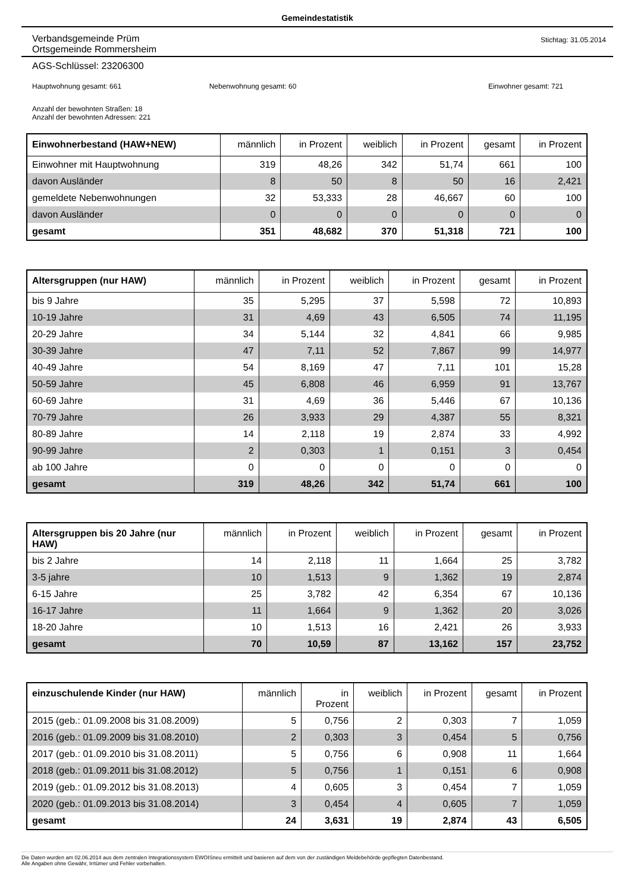Gemeindestatistik
Verbandsgemeinde Prüm
Ortsgemeinde Rommersheim
Stichtag: 31.05.2014
AGS-Schlüssel: 23206300
Hauptwohnung gesamt: 661 Nebenwohnung gesamt: 60 Einwohner gesamt: 721
Anzahl der bewohnten Straßen: 18
Anzahl der bewohnten Adressen: 221
| Einwohnerbestand (HAW+NEW) | männlich | in Prozent | weiblich | in Prozent | gesamt | in Prozent |
| --- | --- | --- | --- | --- | --- | --- |
| Einwohner mit Hauptwohnung | 319 | 48,26 | 342 | 51,74 | 661 | 100 |
| davon Ausländer | 8 | 50 | 8 | 50 | 16 | 2,421 |
| gemeldete Nebenwohnungen | 32 | 53,333 | 28 | 46,667 | 60 | 100 |
| davon Ausländer | 0 | 0 | 0 | 0 | 0 | 0 |
| gesamt | 351 | 48,682 | 370 | 51,318 | 721 | 100 |
| Altersgruppen (nur HAW) | männlich | in Prozent | weiblich | in Prozent | gesamt | in Prozent |
| --- | --- | --- | --- | --- | --- | --- |
| bis 9 Jahre | 35 | 5,295 | 37 | 5,598 | 72 | 10,893 |
| 10-19 Jahre | 31 | 4,69 | 43 | 6,505 | 74 | 11,195 |
| 20-29 Jahre | 34 | 5,144 | 32 | 4,841 | 66 | 9,985 |
| 30-39 Jahre | 47 | 7,11 | 52 | 7,867 | 99 | 14,977 |
| 40-49 Jahre | 54 | 8,169 | 47 | 7,11 | 101 | 15,28 |
| 50-59 Jahre | 45 | 6,808 | 46 | 6,959 | 91 | 13,767 |
| 60-69 Jahre | 31 | 4,69 | 36 | 5,446 | 67 | 10,136 |
| 70-79 Jahre | 26 | 3,933 | 29 | 4,387 | 55 | 8,321 |
| 80-89 Jahre | 14 | 2,118 | 19 | 2,874 | 33 | 4,992 |
| 90-99 Jahre | 2 | 0,303 | 1 | 0,151 | 3 | 0,454 |
| ab 100 Jahre | 0 | 0 | 0 | 0 | 0 | 0 |
| gesamt | 319 | 48,26 | 342 | 51,74 | 661 | 100 |
| Altersgruppen bis 20 Jahre (nur HAW) | männlich | in Prozent | weiblich | in Prozent | gesamt | in Prozent |
| --- | --- | --- | --- | --- | --- | --- |
| bis 2 Jahre | 14 | 2,118 | 11 | 1,664 | 25 | 3,782 |
| 3-5 jahre | 10 | 1,513 | 9 | 1,362 | 19 | 2,874 |
| 6-15 Jahre | 25 | 3,782 | 42 | 6,354 | 67 | 10,136 |
| 16-17 Jahre | 11 | 1,664 | 9 | 1,362 | 20 | 3,026 |
| 18-20 Jahre | 10 | 1,513 | 16 | 2,421 | 26 | 3,933 |
| gesamt | 70 | 10,59 | 87 | 13,162 | 157 | 23,752 |
| einzuschulende Kinder (nur HAW) | männlich | in Prozent | weiblich | in Prozent | gesamt | in Prozent |
| --- | --- | --- | --- | --- | --- | --- |
| 2015 (geb.: 01.09.2008 bis 31.08.2009) | 5 | 0,756 | 2 | 0,303 | 7 | 1,059 |
| 2016 (geb.: 01.09.2009 bis 31.08.2010) | 2 | 0,303 | 3 | 0,454 | 5 | 0,756 |
| 2017 (geb.: 01.09.2010 bis 31.08.2011) | 5 | 0,756 | 6 | 0,908 | 11 | 1,664 |
| 2018 (geb.: 01.09.2011 bis 31.08.2012) | 5 | 0,756 | 1 | 0,151 | 6 | 0,908 |
| 2019 (geb.: 01.09.2012 bis 31.08.2013) | 4 | 0,605 | 3 | 0,454 | 7 | 1,059 |
| 2020 (geb.: 01.09.2013 bis 31.08.2014) | 3 | 0,454 | 4 | 0,605 | 7 | 1,059 |
| gesamt | 24 | 3,631 | 19 | 2,874 | 43 | 6,505 |
Die Daten wurden am 02.06.2014 aus dem zentralen Integrationssystem EWOISneu ermittelt und basieren auf dem von der zuständigen Meldebehörde gepflegten Datenbestand.
Alle Angaben ohne Gewähr, Irrtümer und Fehler vorbehalten.